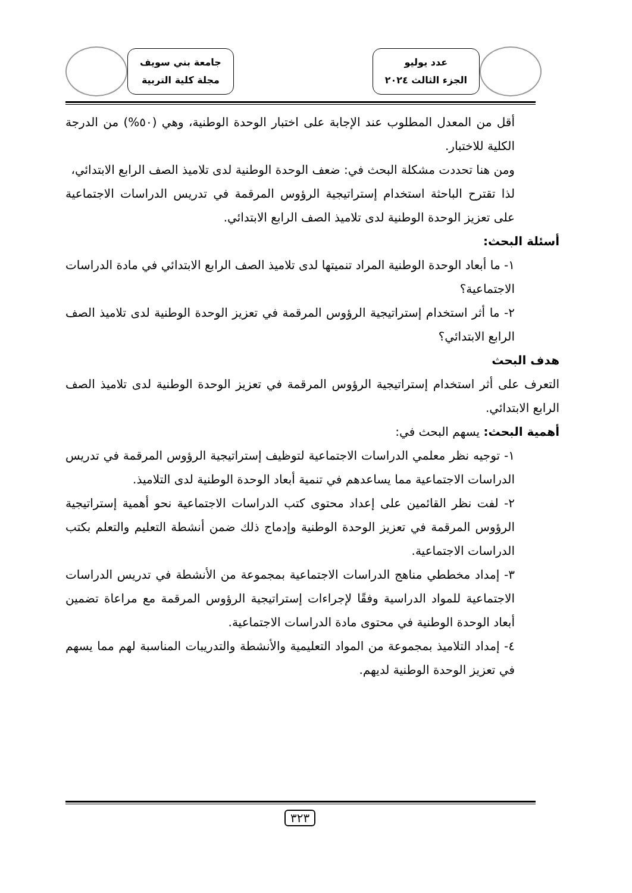عدد يوليو
الجزء الثالث ٢٠٢٤
جامعة بني سويف
مجلة كلية التربية
أقل من المعدل المطلوب عند الإجابة على اختبار الوحدة الوطنية، وهي (٥٠%) من الدرجة الكلية للاختبار.
ومن هنا تحددت مشكلة البحث في: ضعف الوحدة الوطنية لدى تلاميذ الصف الرابع الابتدائي،
لذا تقترح الباحثة استخدام إستراتيجية الرؤوس المرقمة في تدريس الدراسات الاجتماعية على تعزيز الوحدة الوطنية لدى تلاميذ الصف الرابع الابتدائي.
أسئلة البحث:
١- ما أبعاد الوحدة الوطنية المراد تنميتها لدى تلاميذ الصف الرابع الابتدائي في مادة الدراسات الاجتماعية؟
٢- ما أثر استخدام إستراتيجية الرؤوس المرقمة في تعزيز الوحدة الوطنية لدى تلاميذ الصف الرابع الابتدائي؟
هدف البحث
التعرف على أثر استخدام إستراتيجية الرؤوس المرقمة في تعزيز الوحدة الوطنية لدى تلاميذ الصف الرابع الابتدائي.
أهمية البحث: يسهم البحث في:
١- توجيه نظر معلمي الدراسات الاجتماعية لتوظيف إستراتيجية الرؤوس المرقمة في تدريس الدراسات الاجتماعية مما يساعدهم في تنمية أبعاد الوحدة الوطنية لدى التلاميذ.
٢- لفت نظر القائمين على إعداد محتوى كتب الدراسات الاجتماعية نحو أهمية إستراتيجية الرؤوس المرقمة في تعزيز الوحدة الوطنية وإدماج ذلك ضمن أنشطة التعليم والتعلم بكتب الدراسات الاجتماعية.
٣- إمداد مخططي مناهج الدراسات الاجتماعية بمجموعة من الأنشطة في تدريس الدراسات الاجتماعية للمواد الدراسية وفقًا لإجراءات إستراتيجية الرؤوس المرقمة مع مراعاة تضمين أبعاد الوحدة الوطنية في محتوى مادة الدراسات الاجتماعية.
٤- إمداد التلاميذ بمجموعة من المواد التعليمية والأنشطة والتدريبات المناسبة لهم مما يسهم في تعزيز الوحدة الوطنية لديهم.
٣٢٣